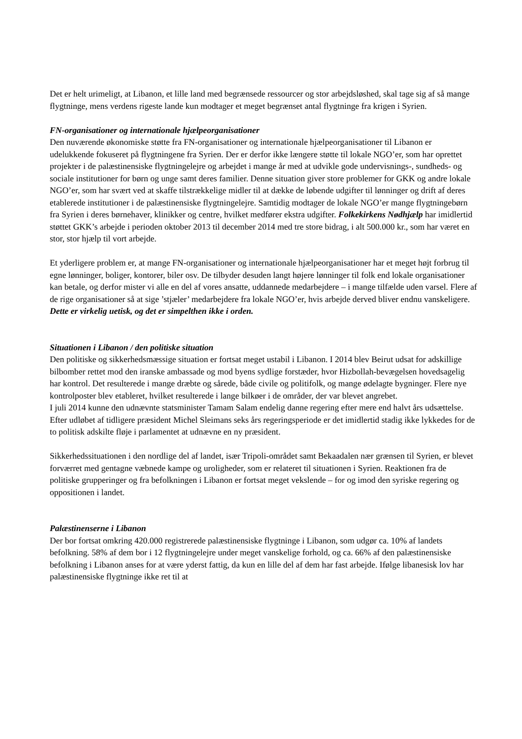Det er helt urimeligt, at Libanon, et lille land med begrænsede ressourcer og stor arbejdsløshed, skal tage sig af så mange flygtninge, mens verdens rigeste lande kun modtager et meget begrænset antal flygtninge fra krigen i Syrien.
FN-organisationer og internationale hjælpeorganisationer
Den nuværende økonomiske støtte fra FN-organisationer og internationale hjælpeorganisationer til Libanon er udelukkende fokuseret på flygtningene fra Syrien. Der er derfor ikke længere støtte til lokale NGO’er, som har oprettet projekter i de palæstinensiske flygtningelejre og arbejdet i mange år med at udvikle gode undervisnings-, sundheds- og sociale institutioner for børn og unge samt deres familier. Denne situation giver store problemer for GKK og andre lokale NGO’er, som har svært ved at skaffe tilstrækkelige midler til at dække de løbende udgifter til lønninger og drift af deres etablerede institutioner i de palæstinensiske flygtningelejre. Samtidig modtager de lokale NGO’er mange flygtningebørn fra Syrien i deres børnehaver, klinikker og centre, hvilket medfører ekstra udgifter. Folkekirkens Nødhjælp har imidlertid støttet GKK’s arbejde i perioden oktober 2013 til december 2014 med tre store bidrag, i alt 500.000 kr., som har været en stor, stor hjælp til vort arbejde.
Et yderligere problem er, at mange FN-organisationer og internationale hjælpeorganisationer har et meget højt forbrug til egne lønninger, boliger, kontorer, biler osv. De tilbyder desuden langt højere lønninger til folk end lokale organisationer kan betale, og derfor mister vi alle en del af vores ansatte, uddannede medarbejdere – i mange tilfælde uden varsel. Flere af de rige organisationer så at sige ’stjæler’ medarbejdere fra lokale NGO’er, hvis arbejde derved bliver endnu vanskeligere. Dette er virkelig uetisk, og det er simpelthen ikke i orden.
Situationen i Libanon / den politiske situation
Den politiske og sikkerhedsmæssige situation er fortsat meget ustabil i Libanon. I 2014 blev Beirut udsat for adskillige bilbomber rettet mod den iranske ambassade og mod byens sydlige forstæder, hvor Hizbollah-bevægelsen hovedsagelig har kontrol. Det resulterede i mange dræbte og sårede, både civile og politifolk, og mange ødelagte bygninger. Flere nye kontrolposter blev etableret, hvilket resulterede i lange bilkøer i de områder, der var blevet angrebet.
I juli 2014 kunne den udnævnte statsminister Tamam Salam endelig danne regering efter mere end halvt års udsættelse. Efter udløbet af tidligere præsident Michel Sleimans seks års regeringsperiode er det imidlertid stadig ikke lykkedes for de to politisk adskilte fløje i parlamentet at udnævne en ny præsident.
Sikkerhedssituationen i den nordlige del af landet, især Tripoli-området samt Bekaadalen nær grænsen til Syrien, er blevet forværret med gentagne væbnede kampe og uroligheder, som er relateret til situationen i Syrien. Reaktionen fra de politiske grupperinger og fra befolkningen i Libanon er fortsat meget vekslende – for og imod den syriske regering og oppositionen i landet.
Palæstinenserne i Libanon
Der bor fortsat omkring 420.000 registrerede palæstinensiske flygtninge i Libanon, som udgør ca. 10% af landets befolkning. 58% af dem bor i 12 flygtningelejre under meget vanskelige forhold, og ca. 66% af den palæstinensiske befolkning i Libanon anses for at være yderst fattig, da kun en lille del af dem har fast arbejde. Ifølge libanesisk lov har palæstinensiske flygtninge ikke ret til at